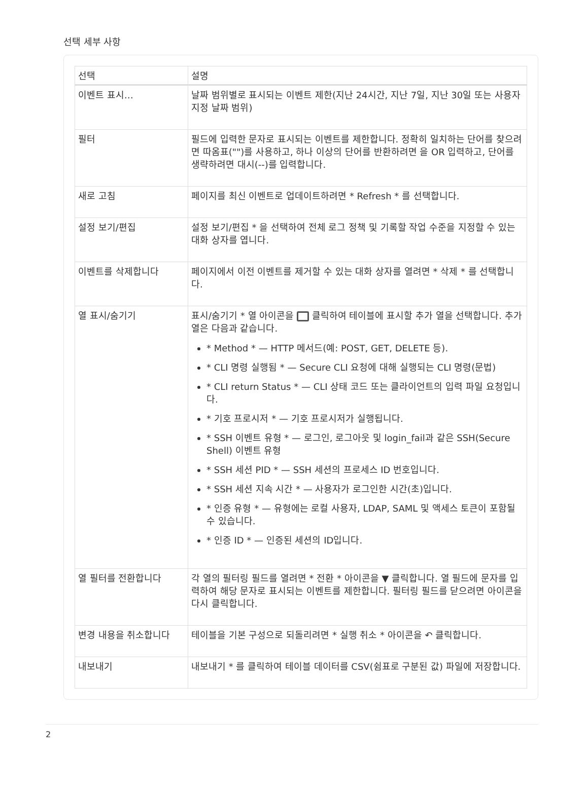선택 세부 사항
| 선택 | 설명 |
| --- | --- |
| 이벤트 표시… | 날짜 범위별로 표시되는 이벤트 제한(지난 24시간, 지난 7일, 지난 30일 또는 사용자 지정 날짜 범위) |
| 필터 | 필드에 입력한 문자로 표시되는 이벤트를 제한합니다. 정확히 일치하는 단어를 찾으려면 따옴표("")를 사용하고, 하나 이상의 단어를 반환하려면 을 OR 입력하고, 단어를 생략하려면 대시(--)를 입력합니다. |
| 새로 고침 | 페이지를 최신 이벤트로 업데이트하려면 * Refresh * 를 선택합니다. |
| 설정 보기/편집 | 설정 보기/편집 * 을 선택하여 전체 로그 정책 및 기록할 작업 수준을 지정할 수 있는 대화 상자를 엽니다. |
| 이벤트를 삭제합니다 | 페이지에서 이전 이벤트를 제거할 수 있는 대화 상자를 열려면 * 삭제 * 를 선택합니다. |
| 열 표시/숨기기 | 표시/숨기기 * 열 아이콘을 클릭하여 테이블에 표시할 추가 열을 선택합니다. 추가 열은 다음과 같습니다. * Method * — HTTP 메서드(예: POST, GET, DELETE 등). * CLI 명령 실행됨 * — Secure CLI 요청에 대해 실행되는 CLI 명령(문법) * CLI return Status * — CLI 상태 코드 또는 클라이언트의 입력 파일 요청입니다. * 기호 프로시저 * — 기호 프로시저가 실행됩니다. * SSH 이벤트 유형 * — 로그인, 로그아웃 및 login_fail과 같은 SSH(Secure Shell) 이벤트 유형 * SSH 세션 PID * — SSH 세션의 프로세스 ID 번호입니다. * SSH 세션 지속 시간 * — 사용자가 로그인한 시간(초)입니다. * 인증 유형 * — 유형에는 로컬 사용자, LDAP, SAML 및 액세스 토큰이 포함될 수 있습니다. * 인증 ID * — 인증된 세션의 ID입니다. |
| 열 필터를 전환합니다 | 각 열의 필터링 필드를 열려면 * 전환 * 아이콘을 ▼ 클릭합니다. 열 필드에 문자를 입력하여 해당 문자로 표시되는 이벤트를 제한합니다. 필터링 필드를 닫으려면 아이콘을 다시 클릭합니다. |
| 변경 내용을 취소합니다 | 테이블을 기본 구성으로 되돌리려면 * 실행 취소 * 아이콘을 ↶ 클릭합니다. |
| 내보내기 | 내보내기 * 를 클릭하여 테이블 데이터를 CSV(쉼표로 구분된 값) 파일에 저장합니다. |
2